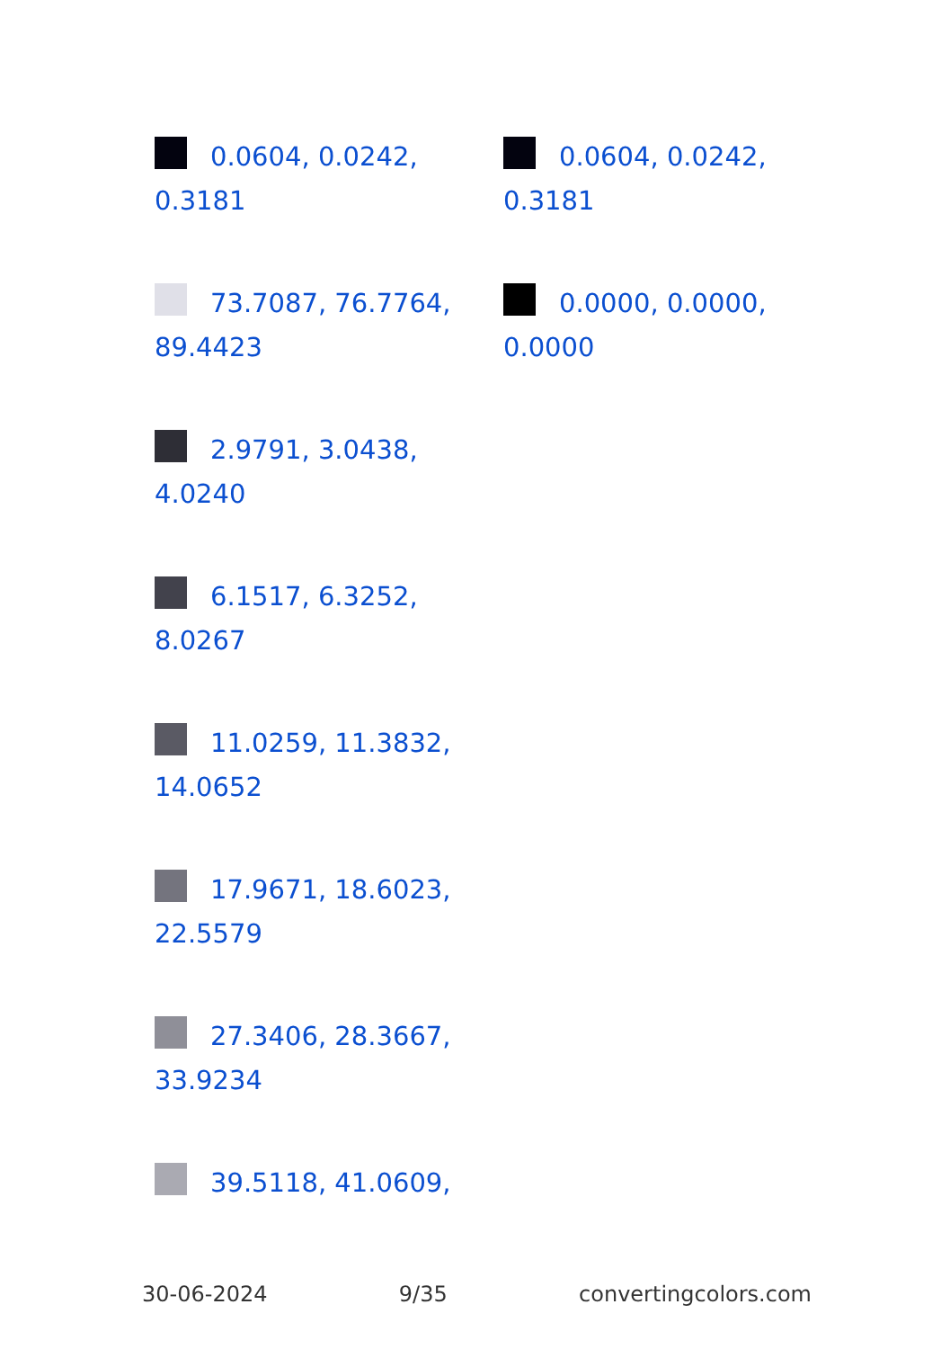0.0604, 0.0242, 0.3181 0.0604, 0.0242, 0.3181
73.7087, 76.7764, 89.4423
0.0000, 0.0000, 0.0000
2.9791, 3.0438, 4.0240
6.1517, 6.3252, 8.0267
11.0259, 11.3832, 14.0652
17.9671, 18.6023, 22.5579
27.3406, 28.3667, 33.9234
39.5118, 41.0609,
30-06-2024 9/35 convertingcolors.com